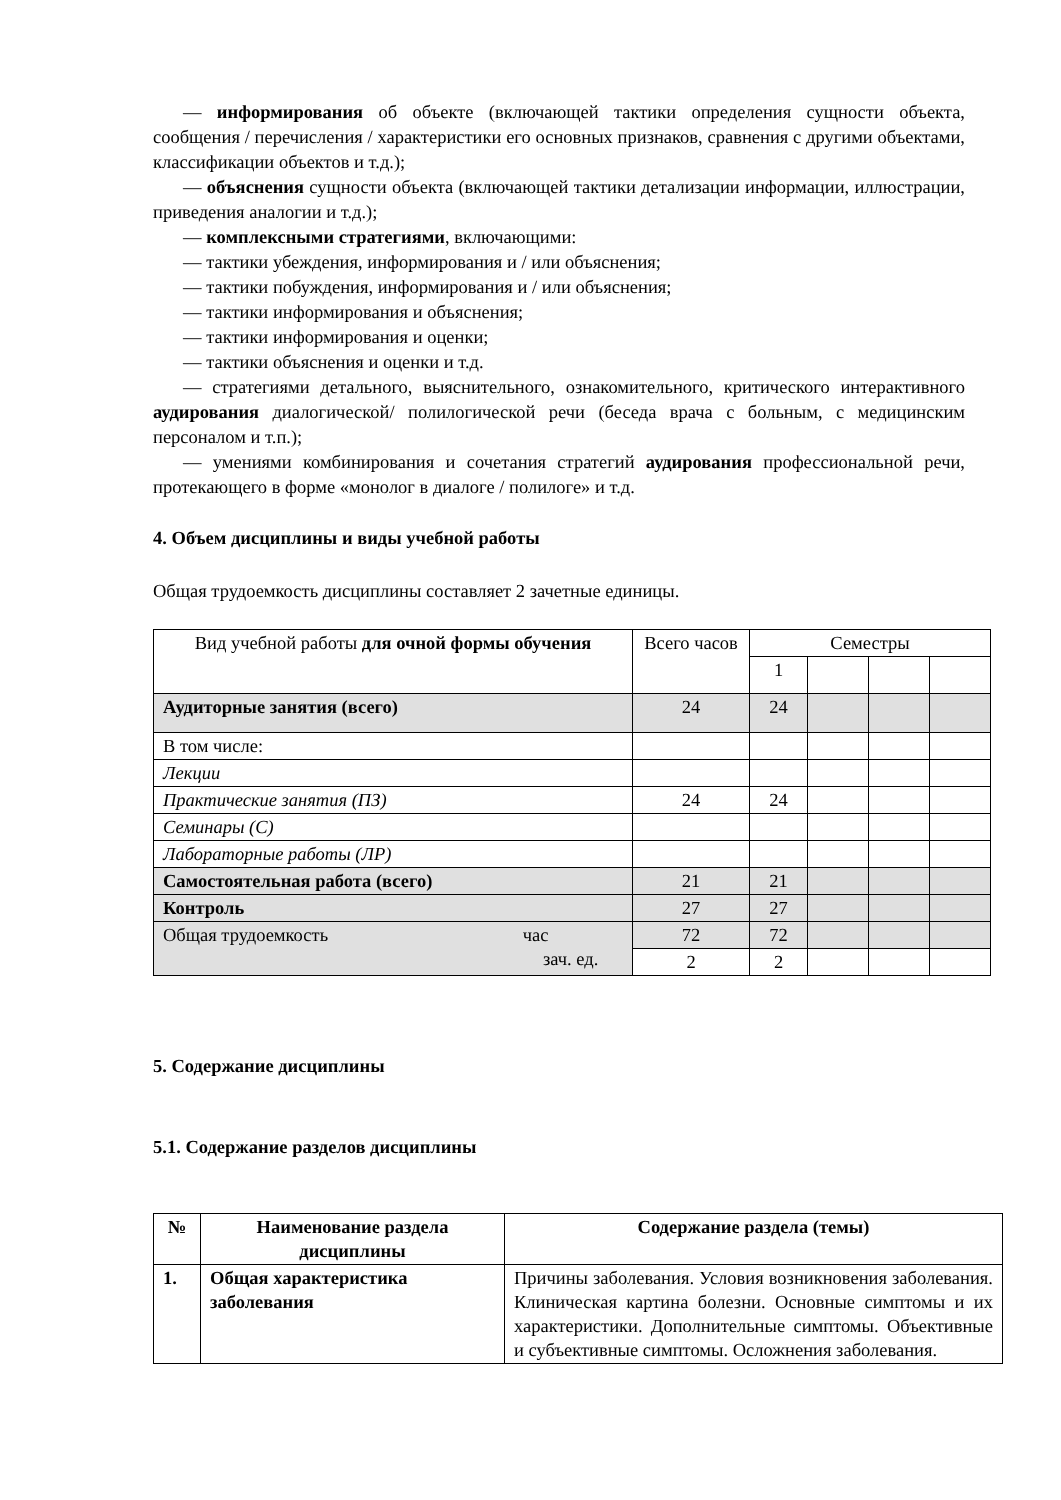— информирования об объекте (включающей тактики определения сущности объекта, сообщения / перечисления / характеристики его основных признаков, сравнения с другими объектами, классификации объектов и т.д.);
— объяснения сущности объекта (включающей тактики детализации информации, иллюстрации, приведения аналогии и т.д.);
— комплексными стратегиями, включающими:
— тактики убеждения, информирования и / или объяснения;
— тактики побуждения, информирования и / или объяснения;
— тактики информирования и объяснения;
— тактики информирования и оценки;
— тактики объяснения и оценки и т.д.
— стратегиями детального, выяснительного, ознакомительного, критического интерактивного аудирования диалогической/ полилогической речи (беседа врача с больным, с медицинским персоналом и т.п.);
— умениями комбинирования и сочетания стратегий аудирования профессиональной речи, протекающего в форме «монолог в диалоге / полилоге» и т.д.
4. Объем дисциплины и виды учебной работы
Общая трудоемкость дисциплины составляет 2 зачетные единицы.
| Вид учебной работы для очной формы обучения | Всего часов | Семестры | | | |
| | | 1 | | | |
| Аудиторные занятия (всего) | 24 | 24 | | | |
| В том числе: | | | | | |
| Лекции | | | | | |
| Практические занятия (ПЗ) | 24 | 24 | | | |
| Семинары (С) | | | | | |
| Лабораторные работы (ЛР) | | | | | |
| Самостоятельная работа (всего) | 21 | 21 | | | |
| Контроль | 27 | 27 | | | |
| Общая трудоемкость час зач. ед. | 72 | 72 | | | |
| | 2 | 2 | | | |
5. Содержание дисциплины
5.1. Содержание разделов дисциплины
| № | Наименование раздела дисциплины | Содержание раздела (темы) |
| --- | --- | --- |
| 1. | Общая характеристика заболевания | Причины заболевания. Условия возникновения заболевания. Клиническая картина болезни. Основные симптомы и их характеристики. Дополнительные симптомы. Объективные и субъективные симптомы. Осложнения заболевания. |